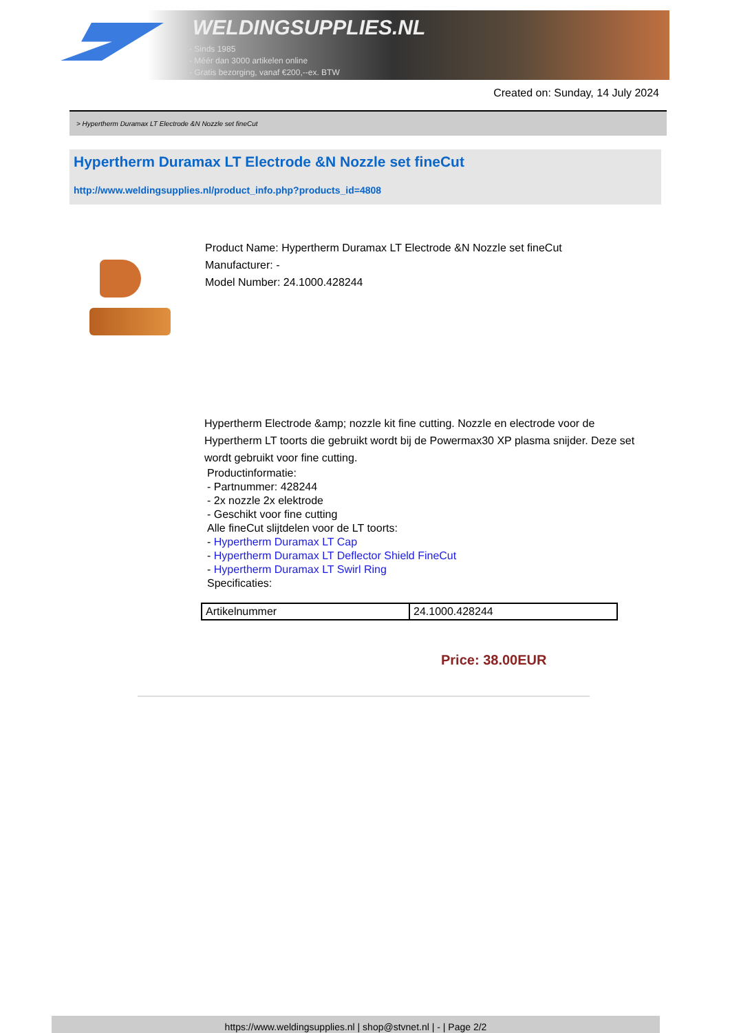WELDINGSUPPLIES.NL
- Sinds 1985
- Méér dan 3000 artikelen online
- Gratis bezorging, vanaf €200,--ex. BTW
Created on: Sunday, 14 July 2024
> Hypertherm Duramax LT Electrode &N Nozzle set fineCut
Hypertherm Duramax LT Electrode &N Nozzle set fineCut
http://www.weldingsupplies.nl/product_info.php?products_id=4808
Product Name: Hypertherm Duramax LT Electrode &N Nozzle set fineCut
Manufacturer: -
Model Number: 24.1000.428244
Hypertherm Electrode &amp; nozzle kit fine cutting. Nozzle en electrode voor de Hypertherm LT toorts die gebruikt wordt bij de Powermax30 XP plasma snijder. Deze set wordt gebruikt voor fine cutting.
Productinformatie:
- Partnummer: 428244
- 2x nozzle 2x elektrode
- Geschikt voor fine cutting
Alle fineCut slijtdelen voor de LT toorts:
- Hypertherm Duramax LT Cap
- Hypertherm Duramax LT Deflector Shield FineCut
- Hypertherm Duramax LT Swirl Ring
Specificaties:
| Artikelnummer | 24.1000.428244 |
Price: 38.00EUR
https://www.weldingsupplies.nl | shop@stvnet.nl | - | Page 2/2